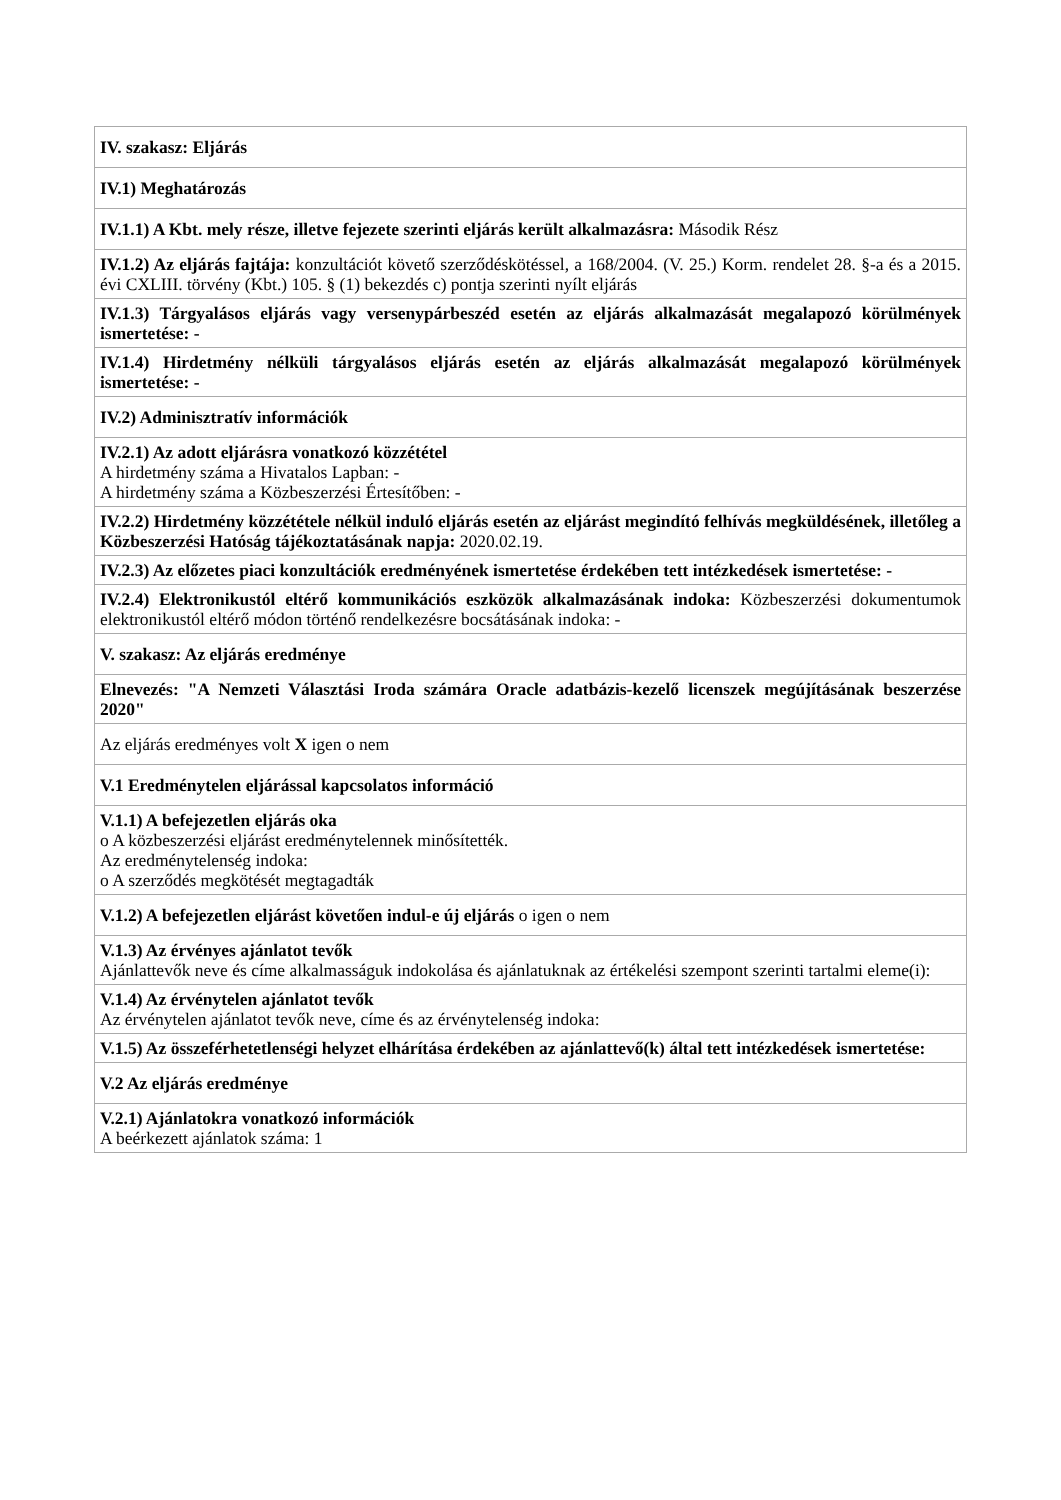| IV. szakasz: Eljárás |
| IV.1) Meghatározás |
| IV.1.1) A Kbt. mely része, illetve fejezete szerinti eljárás került alkalmazásra: Második Rész |
| IV.1.2) Az eljárás fajtája: konzultációt követő szerződéskötéssel, a 168/2004. (V. 25.) Korm. rendelet 28. §-a és a 2015. évi CXLIII. törvény (Kbt.) 105. § (1) bekezdés c) pontja szerinti nyílt eljárás |
| IV.1.3) Tárgyalásos eljárás vagy versenypárbeszéd esetén az eljárás alkalmazását megalapozó körülmények ismertetése: - |
| IV.1.4) Hirdetmény nélküli tárgyalásos eljárás esetén az eljárás alkalmazását megalapozó körülmények ismertetése: - |
| IV.2) Adminisztratív információk |
| IV.2.1) Az adott eljárásra vonatkozó közzététel A hirdetmény száma a Hivatalos Lapban: - A hirdetmény száma a Közbeszerzési Értesítőben: - |
| IV.2.2) Hirdetmény közzététele nélkül induló eljárás esetén az eljárást megindító felhívás megküldésének, illetőleg a Közbeszerzési Hatóság tájékoztatásának napja: 2020.02.19. |
| IV.2.3) Az előzetes piaci konzultációk eredményének ismertetése érdekében tett intézkedések ismertetése: - |
| IV.2.4) Elektronikustól eltérő kommunikációs eszközök alkalmazásának indoka: Közbeszerzési dokumentumok elektronikustól eltérő módon történő rendelkezésre bocsátásának indoka: - |
| V. szakasz: Az eljárás eredménye |
| Elnevezés: "A Nemzeti Választási Iroda számára Oracle adatbázis-kezelő licenszek megújításának beszerzése 2020" |
| Az eljárás eredményes volt X igen o nem |
| V.1 Eredménytelen eljárással kapcsolatos információ |
| V.1.1) A befejezetlen eljárás oka o A közbeszerzési eljárást eredménytelennek minősítették. Az eredménytelenség indoka: o A szerződés megkötését megtagadták |
| V.1.2) A befejezetlen eljárást követően indul-e új eljárás o igen o nem |
| V.1.3) Az érvényes ajánlatot tevők Ajánlattevők neve és címe alkalmasságuk indokolása és ajánlatuknak az értékelési szempont szerinti tartalmi eleme(i): |
| V.1.4) Az érvénytelen ajánlatot tevők Az érvénytelen ajánlatot tevők neve, címe és az érvénytelenség indoka: |
| V.1.5) Az összeférhetetlenségi helyzet elhárítása érdekében az ajánlattevő(k) által tett intézkedések ismertetése: |
| V.2 Az eljárás eredménye |
| V.2.1) Ajánlatokra vonatkozó információk A beérkezett ajánlatok száma: 1 |